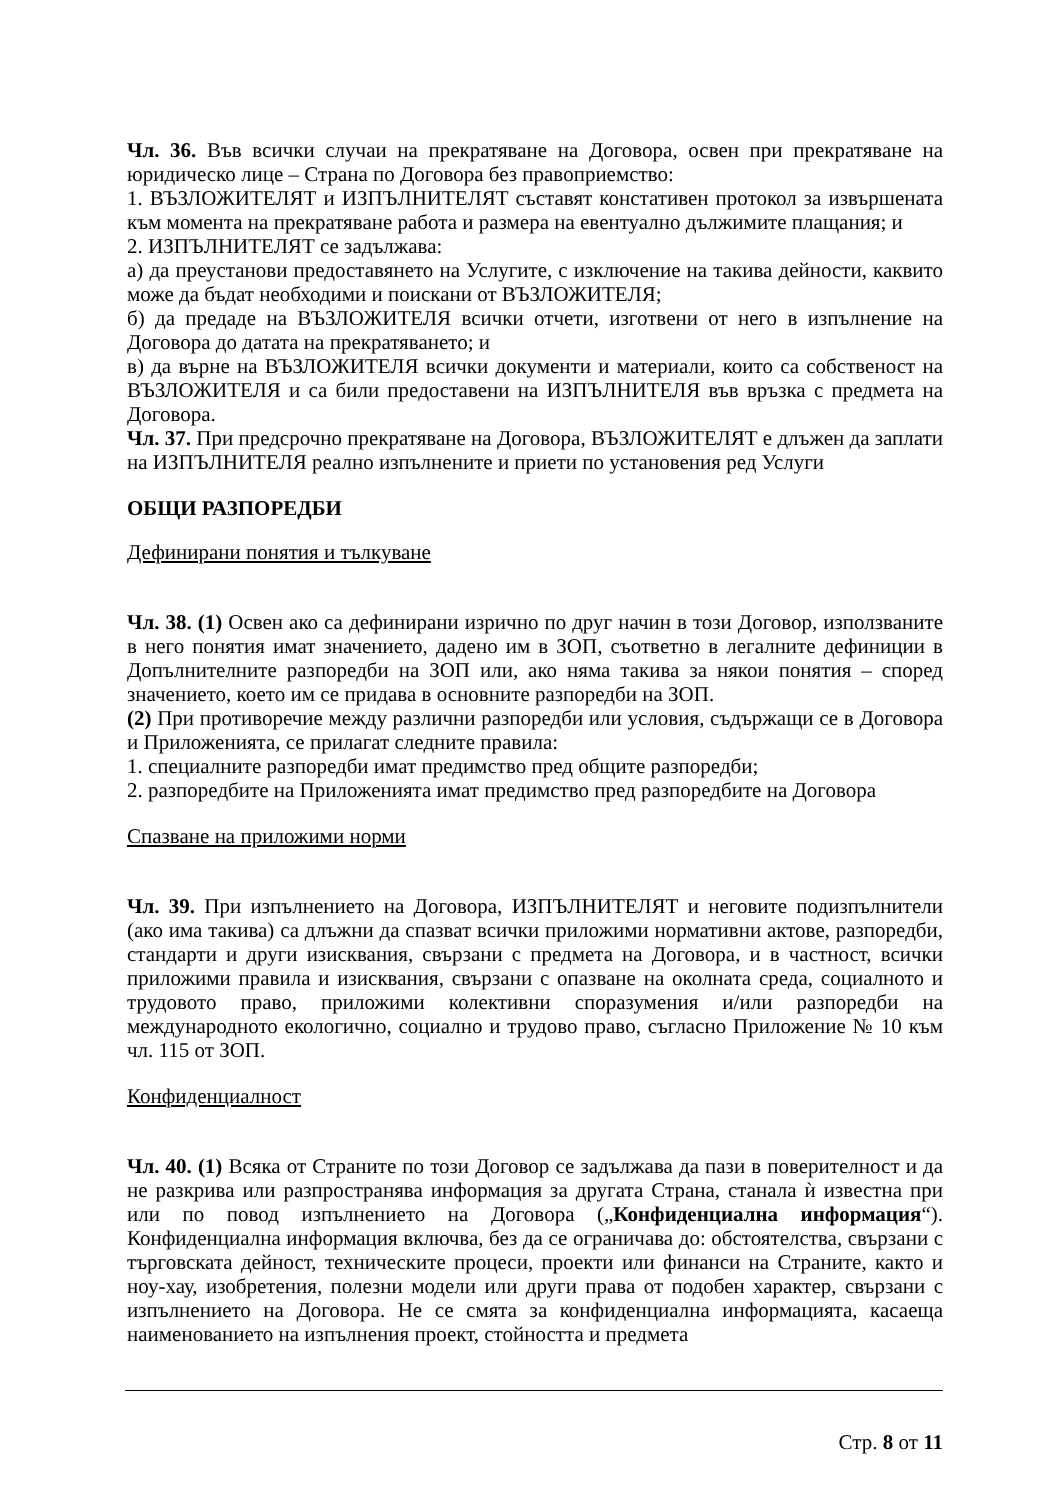Чл. 36. Във всички случаи на прекратяване на Договора, освен при прекратяване на юридическо лице – Страна по Договора без правоприемство:
1. ВЪЗЛОЖИТЕЛЯТ и ИЗПЪЛНИТЕЛЯТ съставят констативен протокол за извършената към момента на прекратяване работа и размера на евентуално дължимите плащания; и
2. ИЗПЪЛНИТЕЛЯТ се задължава:
а) да преустанови предоставянето на Услугите, с изключение на такива дейности, каквито може да бъдат необходими и поискани от ВЪЗЛОЖИТЕЛЯ;
б) да предаде на ВЪЗЛОЖИТЕЛЯ всички отчети, изготвени от него в изпълнение на Договора до датата на прекратяването; и
в) да върне на ВЪЗЛОЖИТЕЛЯ всички документи и материали, които са собственост на ВЪЗЛОЖИТЕЛЯ и са били предоставени на ИЗПЪЛНИТЕЛЯ във връзка с предмета на Договора.
Чл. 37. При предсрочно прекратяване на Договора, ВЪЗЛОЖИТЕЛЯТ е длъжен да заплати на ИЗПЪЛНИТЕЛЯ реално изпълнените и приети по установения ред Услуги
ОБЩИ РАЗПОРЕДБИ
Дефинирани понятия и тълкуване
Чл. 38. (1) Освен ако са дефинирани изрично по друг начин в този Договор, използваните в него понятия имат значението, дадено им в ЗОП, съответно в легалните дефиниции в Допълнителните разпоредби на ЗОП или, ако няма такива за някои понятия – според значението, което им се придава в основните разпоредби на ЗОП.
(2) При противоречие между различни разпоредби или условия, съдържащи се в Договора и Приложенията, се прилагат следните правила:
1. специалните разпоредби имат предимство пред общите разпоредби;
2. разпоредбите на Приложенията имат предимство пред разпоредбите на Договора
Спазване на приложими норми
Чл. 39. При изпълнението на Договора, ИЗПЪЛНИТЕЛЯТ и неговите подизпълнители (ако има такива) са длъжни да спазват всички приложими нормативни актове, разпоредби, стандарти и други изисквания, свързани с предмета на Договора, и в частност, всички приложими правила и изисквания, свързани с опазване на околната среда, социалното и трудовото право, приложими колективни споразумения и/или разпоредби на международното екологично, социално и трудово право, съгласно Приложение № 10 към чл. 115 от ЗОП.
Конфиденциалност
Чл. 40. (1) Всяка от Страните по този Договор се задължава да пази в поверителност и да не разкрива или разпространява информация за другата Страна, станала ѝ известна при или по повод изпълнението на Договора („Конфиденциална информация“). Конфиденциална информация включва, без да се ограничава до: обстоятелства, свързани с търговската дейност, техническите процеси, проекти или финанси на Страните, както и ноу-хау, изобретения, полезни модели или други права от подобен характер, свързани с изпълнението на Договора. Не се смята за конфиденциална информацията, касаеща наименованието на изпълнения проект, стойността и предмета
Стр. 8 от 11